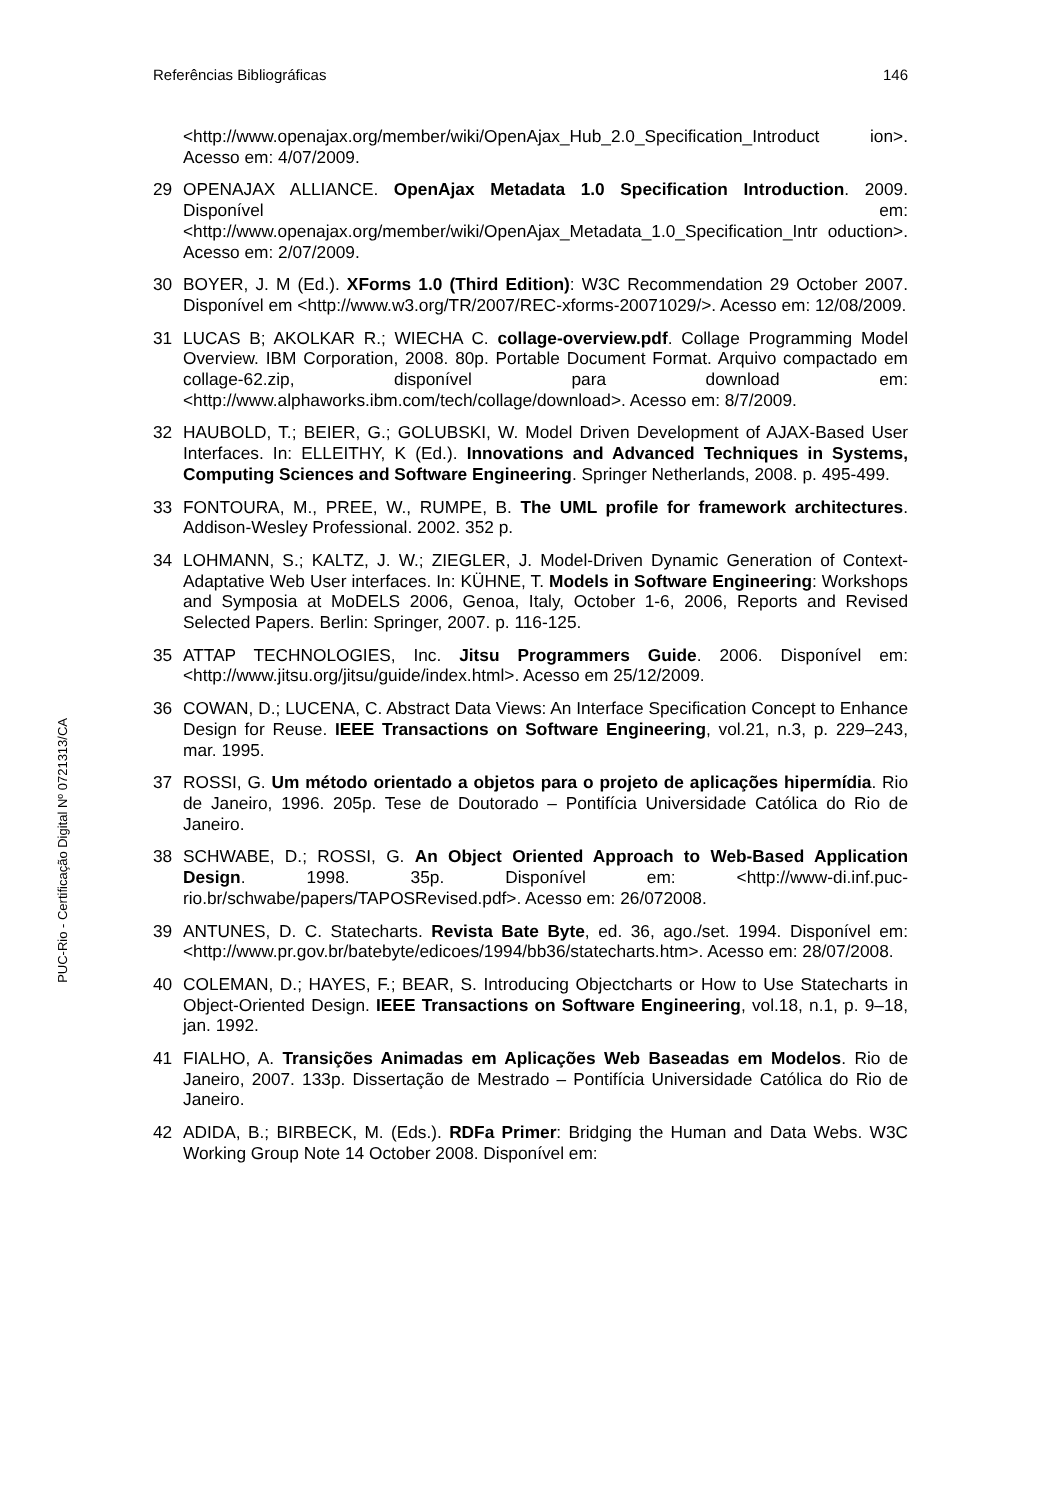PUC-Rio - Certificação Digital Nº 0721313/CA
Referências Bibliográficas 146
<http://www.openajax.org/member/wiki/OpenAjax_Hub_2.0_Specification_Introduct ion>. Acesso em: 4/07/2009.
29 OPENAJAX ALLIANCE. OpenAjax Metadata 1.0 Specification Introduction. 2009. Disponível em: <http://www.openajax.org/member/wiki/OpenAjax_Metadata_1.0_Specification_Intr oduction>. Acesso em: 2/07/2009.
30 BOYER, J. M (Ed.). XForms 1.0 (Third Edition): W3C Recommendation 29 October 2007. Disponível em <http://www.w3.org/TR/2007/REC-xforms-20071029/>. Acesso em: 12/08/2009.
31 LUCAS B; AKOLKAR R.; WIECHA C. collage-overview.pdf. Collage Programming Model Overview. IBM Corporation, 2008. 80p. Portable Document Format. Arquivo compactado em collage-62.zip, disponível para download em: <http://www.alphaworks.ibm.com/tech/collage/download>. Acesso em: 8/7/2009.
32 HAUBOLD, T.; BEIER, G.; GOLUBSKI, W. Model Driven Development of AJAX-Based User Interfaces. In: ELLEITHY, K (Ed.). Innovations and Advanced Techniques in Systems, Computing Sciences and Software Engineering. Springer Netherlands, 2008. p. 495-499.
33 FONTOURA, M., PREE, W., RUMPE, B. The UML profile for framework architectures. Addison-Wesley Professional. 2002. 352 p.
34 LOHMANN, S.; KALTZ, J. W.; ZIEGLER, J. Model-Driven Dynamic Generation of Context-Adaptative Web User interfaces. In: KÜHNE, T. Models in Software Engineering: Workshops and Symposia at MoDELS 2006, Genoa, Italy, October 1-6, 2006, Reports and Revised Selected Papers. Berlin: Springer, 2007. p. 116-125.
35 ATTAP TECHNOLOGIES, Inc. Jitsu Programmers Guide. 2006. Disponível em: <http://www.jitsu.org/jitsu/guide/index.html>. Acesso em 25/12/2009.
36 COWAN, D.; LUCENA, C. Abstract Data Views: An Interface Specification Concept to Enhance Design for Reuse. IEEE Transactions on Software Engineering, vol.21, n.3, p. 229–243, mar. 1995.
37 ROSSI, G. Um método orientado a objetos para o projeto de aplicações hipermídia. Rio de Janeiro, 1996. 205p. Tese de Doutorado – Pontifícia Universidade Católica do Rio de Janeiro.
38 SCHWABE, D.; ROSSI, G. An Object Oriented Approach to Web-Based Application Design. 1998. 35p. Disponível em: <http://www-di.inf.puc-rio.br/schwabe/papers/TAPOSRevised.pdf>. Acesso em: 26/072008.
39 ANTUNES, D. C. Statecharts. Revista Bate Byte, ed. 36, ago./set. 1994. Disponível em: <http://www.pr.gov.br/batebyte/edicoes/1994/bb36/statecharts.htm>. Acesso em: 28/07/2008.
40 COLEMAN, D.; HAYES, F.; BEAR, S. Introducing Objectcharts or How to Use Statecharts in Object-Oriented Design. IEEE Transactions on Software Engineering, vol.18, n.1, p. 9–18, jan. 1992.
41 FIALHO, A. Transições Animadas em Aplicações Web Baseadas em Modelos. Rio de Janeiro, 2007. 133p. Dissertação de Mestrado – Pontifícia Universidade Católica do Rio de Janeiro.
42 ADIDA, B.; BIRBECK, M. (Eds.). RDFa Primer: Bridging the Human and Data Webs. W3C Working Group Note 14 October 2008. Disponível em: